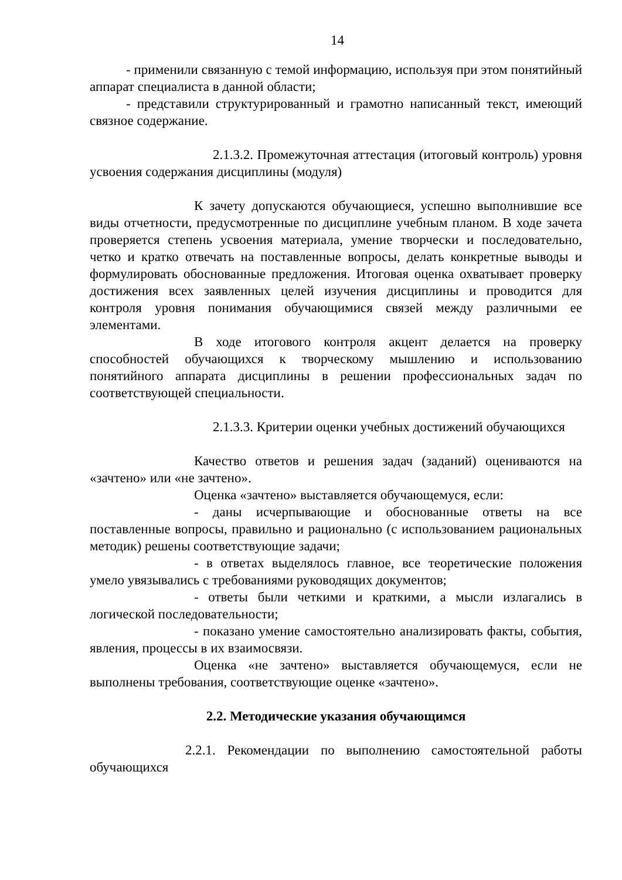14
- применили связанную с темой информацию, используя при этом понятийный аппарат специалиста в данной области;
- представили структурированный и грамотно написанный текст, имеющий связное содержание.
2.1.3.2. Промежуточная аттестация (итоговый контроль) уровня усвоения содержания дисциплины (модуля)
К зачету допускаются обучающиеся, успешно выполнившие все виды отчетности, предусмотренные по дисциплине учебным планом. В ходе зачета проверяется степень усвоения материала, умение творчески и последовательно, четко и кратко отвечать на поставленные вопросы, делать конкретные выводы и формулировать обоснованные предложения. Итоговая оценка охватывает проверку достижения всех заявленных целей изучения дисциплины и проводится для контроля уровня понимания обучающимися связей между различными ее элементами.
В ходе итогового контроля акцент делается на проверку способностей обучающихся к творческому мышлению и использованию понятийного аппарата дисциплины в решении профессиональных задач по соответствующей специальности.
2.1.3.3. Критерии оценки учебных достижений обучающихся
Качество ответов и решения задач (заданий) оцениваются на «зачтено» или «не зачтено».
Оценка «зачтено» выставляется обучающемуся, если:
- даны исчерпывающие и обоснованные ответы на все поставленные вопросы, правильно и рационально (с использованием рациональных методик) решены соответствующие задачи;
- в ответах выделялось главное, все теоретические положения умело увязывались с требованиями руководящих документов;
- ответы были четкими и краткими, а мысли излагались в логической последовательности;
- показано умение самостоятельно анализировать факты, события, явления, процессы в их взаимосвязи.
Оценка «не зачтено» выставляется обучающемуся, если не выполнены требования, соответствующие оценке «зачтено».
2.2. Методические указания обучающимся
2.2.1. Рекомендации по выполнению самостоятельной работы обучающихся